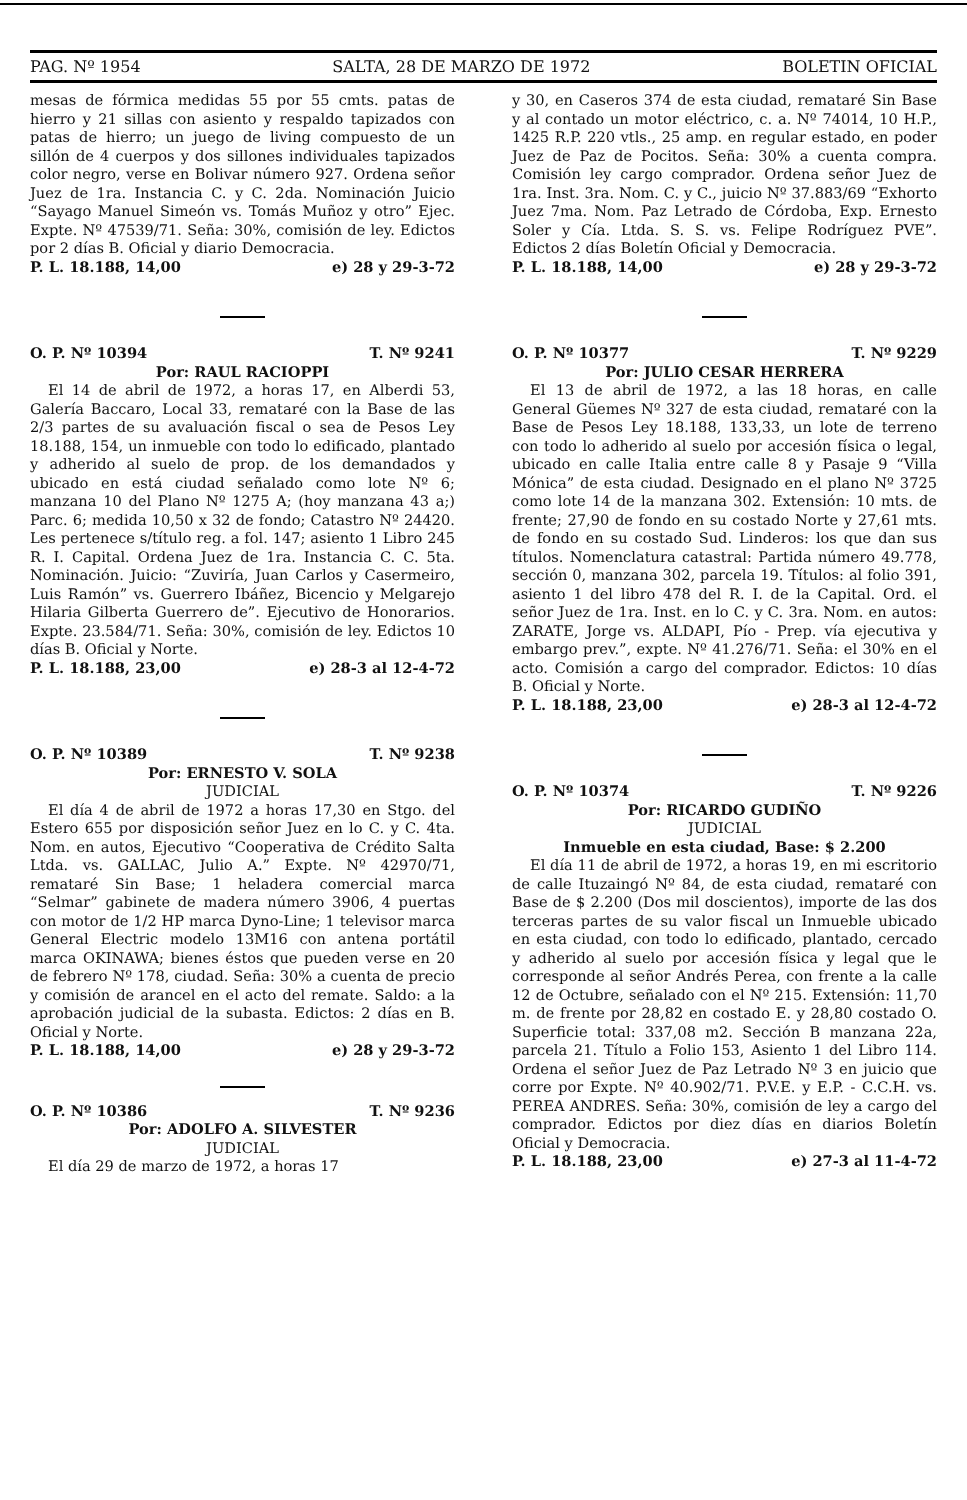PAG. Nº 1954 SALTA, 28 DE MARZO DE 1972 BOLETIN OFICIAL
mesas de fórmica medidas 55 por 55 cmts. patas de hierro y 21 sillas con asiento y respaldo tapizados con patas de hierro; un juego de living compuesto de un sillón de 4 cuerpos y dos sillones individuales tapizados color negro, verse en Bolivar número 927. Ordena señor Juez de 1ra. Instancia C. y C. 2da. Nominación Juicio “Sayago Manuel Simeón vs. Tomás Muñoz y otro” Ejec. Expte. Nº 47539/71. Seña: 30%, comisión de ley. Edictos por 2 días B. Oficial y diario Democracia.
P. L. 18.188, 14,00 e) 28 y 29-3-72
O. P. Nº 10394 T. Nº 9241
Por: RAUL RACIOPPI
El 14 de abril de 1972, a horas 17, en Alberdi 53, Galería Baccaro, Local 33, remataré con la Base de las 2/3 partes de su avaluación fiscal o sea de Pesos Ley 18.188, 154, un inmueble con todo lo edificado, plantado y adherido al suelo de prop. de los demandados y ubicado en está ciudad señalado como lote Nº 6; manzana 10 del Plano Nº 1275 A; (hoy manzana 43 a;) Parc. 6; medida 10,50 x 32 de fondo; Catastro Nº 24420. Les pertenece s/título reg. a fol. 147; asiento 1 Libro 245 R. I. Capital. Ordena Juez de 1ra. Instancia C. C. 5ta. Nominación. Juicio: “Zuviría, Juan Carlos y Casermeiro, Luis Ramón” vs. Guerrero Ibáñez, Bicencio y Melgarejo Hilaria Gilberta Guerrero de”. Ejecutivo de Honorarios. Expte. 23.584/71. Seña: 30%, comisión de ley. Edictos 10 días B. Oficial y Norte.
P. L. 18.188, 23,00 e) 28-3 al 12-4-72
O. P. Nº 10389 T. Nº 9238
Por: ERNESTO V. SOLA
JUDICIAL
El día 4 de abril de 1972 a horas 17,30 en Stgo. del Estero 655 por disposición señor Juez en lo C. y C. 4ta. Nom. en autos, Ejecutivo “Cooperativa de Crédito Salta Ltda. vs. GALLAC, Julio A.” Expte. Nº 42970/71, remataré Sin Base; 1 heladera comercial marca “Selmar” gabinete de madera número 3906, 4 puertas con motor de 1/2 HP marca Dyno-Line; 1 televisor marca General Electric modelo 13M16 con antena portátil marca OKINAWA; bienes éstos que pueden verse en 20 de febrero Nº 178, ciudad. Seña: 30% a cuenta de precio y comisión de arancel en el acto del remate. Saldo: a la aprobación judicial de la subasta. Edictos: 2 días en B. Oficial y Norte.
P. L. 18.188, 14,00 e) 28 y 29-3-72
O. P. Nº 10386 T. Nº 9236
Por: ADOLFO A. SILVESTER
JUDICIAL
El día 29 de marzo de 1972, a horas 17
y 30, en Caseros 374 de esta ciudad, remataré Sin Base y al contado un motor eléctrico, c. a. Nº 74014, 10 H.P., 1425 R.P. 220 vtls., 25 amp. en regular estado, en poder Juez de Paz de Pocitos. Seña: 30% a cuenta compra. Comisión ley cargo comprador. Ordena señor Juez de 1ra. Inst. 3ra. Nom. C. y C., juicio Nº 37.883/69 “Exhorto Juez 7ma. Nom. Paz Letrado de Córdoba, Exp. Ernesto Soler y Cía. Ltda. S. S. vs. Felipe Rodríguez PVE”. Edictos 2 días Boletín Oficial y Democracia.
P. L. 18.188, 14,00 e) 28 y 29-3-72
O. P. Nº 10377 T. Nº 9229
Por: JULIO CESAR HERRERA
El 13 de abril de 1972, a las 18 horas, en calle General Güemes Nº 327 de esta ciudad, remataré con la Base de Pesos Ley 18.188, 133,33, un lote de terreno con todo lo adherido al suelo por accesión física o legal, ubicado en calle Italia entre calle 8 y Pasaje 9 “Villa Mónica” de esta ciudad. Designado en el plano Nº 3725 como lote 14 de la manzana 302. Extensión: 10 mts. de frente; 27,90 de fondo en su costado Norte y 27,61 mts. de fondo en su costado Sud. Linderos: los que dan sus títulos. Nomenclatura catastral: Partida número 49.778, sección 0, manzana 302, parcela 19. Títulos: al folio 391, asiento 1 del libro 478 del R. I. de la Capital. Ord. el señor Juez de 1ra. Inst. en lo C. y C. 3ra. Nom. en autos: ZARATE, Jorge vs. ALDAPI, Pío - Prep. vía ejecutiva y embargo prev.”, expte. Nº 41.276/71. Seña: el 30% en el acto. Comisión a cargo del comprador. Edictos: 10 días B. Oficial y Norte.
P. L. 18.188, 23,00 e) 28-3 al 12-4-72
O. P. Nº 10374 T. Nº 9226
Por: RICARDO GUDIÑO
JUDICIAL
Inmueble en esta ciudad, Base: $ 2.200
El día 11 de abril de 1972, a horas 19, en mi escritorio de calle Ituzaingó Nº 84, de esta ciudad, remataré con Base de $ 2.200 (Dos mil doscientos), importe de las dos terceras partes de su valor fiscal un Inmueble ubicado en esta ciudad, con todo lo edificado, plantado, cercado y adherido al suelo por accesión física y legal que le corresponde al señor Andrés Perea, con frente a la calle 12 de Octubre, señalado con el Nº 215. Extensión: 11,70 m. de frente por 28,82 en costado E. y 28,80 costado O. Superficie total: 337,08 m2. Sección B manzana 22a, parcela 21. Título a Folio 153, Asiento 1 del Libro 114. Ordena el señor Juez de Paz Letrado Nº 3 en juicio que corre por Expte. Nº 40.902/71. P.V.E. y E.P. - C.C.H. vs. PEREA ANDRES. Seña: 30%, comisión de ley a cargo del comprador. Edictos por diez días en diarios Boletín Oficial y Democracia.
P. L. 18.188, 23,00 e) 27-3 al 11-4-72